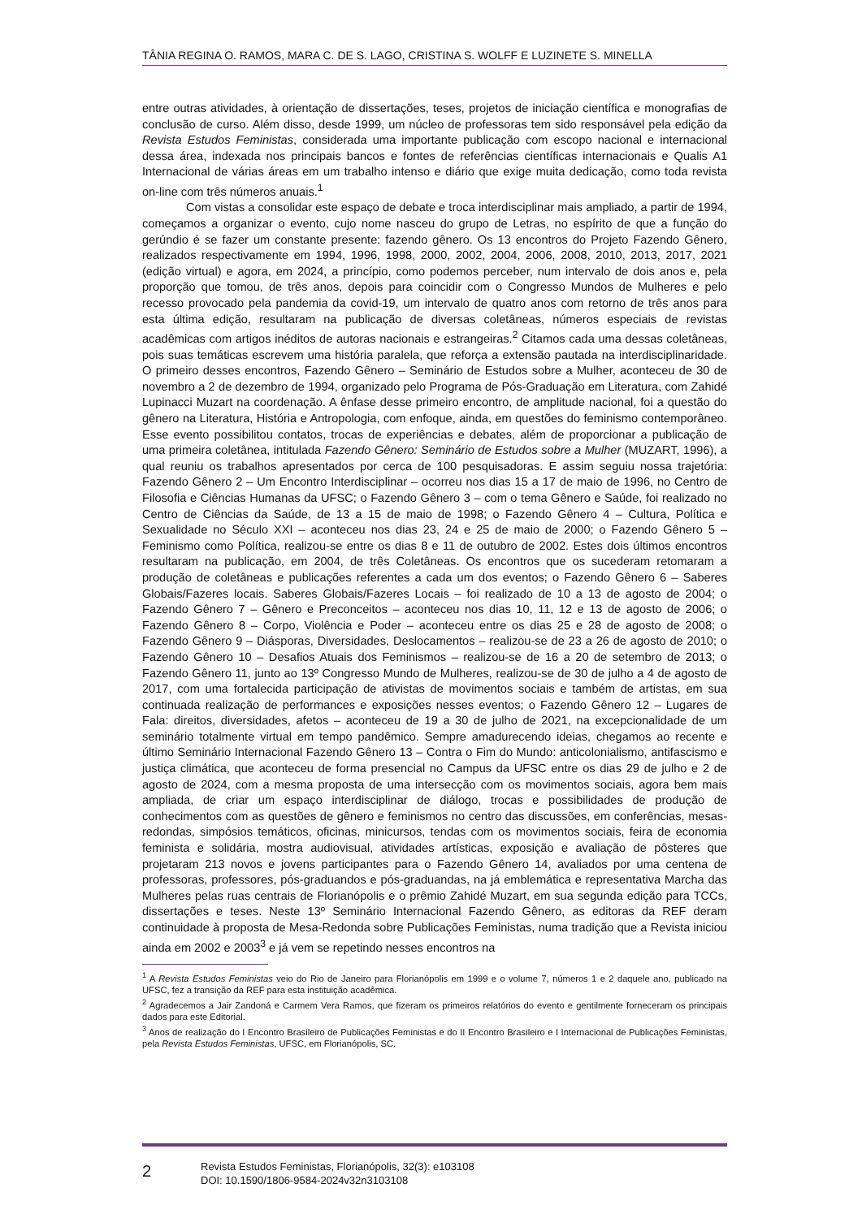TÂNIA REGINA O. RAMOS, MARA C. DE S. LAGO, CRISTINA S. WOLFF E LUZINETE S. MINELLA
entre outras atividades, à orientação de dissertações, teses, projetos de iniciação científica e monografias de conclusão de curso. Além disso, desde 1999, um núcleo de professoras tem sido responsável pela edição da Revista Estudos Feministas, considerada uma importante publicação com escopo nacional e internacional dessa área, indexada nos principais bancos e fontes de referências científicas internacionais e Qualis A1 Internacional de várias áreas em um trabalho intenso e diário que exige muita dedicação, como toda revista on-line com três números anuais.<sup>1</sup>
Com vistas a consolidar este espaço de debate e troca interdisciplinar mais ampliado, a partir de 1994, começamos a organizar o evento, cujo nome nasceu do grupo de Letras, no espírito de que a função do gerúndio é se fazer um constante presente: fazendo gênero. Os 13 encontros do Projeto Fazendo Gênero, realizados respectivamente em 1994, 1996, 1998, 2000, 2002, 2004, 2006, 2008, 2010, 2013, 2017, 2021 (edição virtual) e agora, em 2024, a princípio, como podemos perceber, num intervalo de dois anos e, pela proporção que tomou, de três anos, depois para coincidir com o Congresso Mundos de Mulheres e pelo recesso provocado pela pandemia da covid-19, um intervalo de quatro anos com retorno de três anos para esta última edição, resultaram na publicação de diversas coletâneas, números especiais de revistas acadêmicas com artigos inéditos de autoras nacionais e estrangeiras.<sup>2</sup> Citamos cada uma dessas coletâneas, pois suas temáticas escrevem uma história paralela, que reforça a extensão pautada na interdisciplinaridade. O primeiro desses encontros, Fazendo Gênero – Seminário de Estudos sobre a Mulher, aconteceu de 30 de novembro a 2 de dezembro de 1994, organizado pelo Programa de Pós-Graduação em Literatura, com Zahidé Lupinacci Muzart na coordenação. A ênfase desse primeiro encontro, de amplitude nacional, foi a questão do gênero na Literatura, História e Antropologia, com enfoque, ainda, em questões do feminismo contemporâneo. Esse evento possibilitou contatos, trocas de experiências e debates, além de proporcionar a publicação de uma primeira coletânea, intitulada Fazendo Gênero: Seminário de Estudos sobre a Mulher (MUZART, 1996), a qual reuniu os trabalhos apresentados por cerca de 100 pesquisadoras. E assim seguiu nossa trajetória: Fazendo Gênero 2 – Um Encontro Interdisciplinar – ocorreu nos dias 15 a 17 de maio de 1996, no Centro de Filosofia e Ciências Humanas da UFSC; o Fazendo Gênero 3 – com o tema Gênero e Saúde, foi realizado no Centro de Ciências da Saúde, de 13 a 15 de maio de 1998; o Fazendo Gênero 4 – Cultura, Política e Sexualidade no Século XXI – aconteceu nos dias 23, 24 e 25 de maio de 2000; o Fazendo Gênero 5 – Feminismo como Política, realizou-se entre os dias 8 e 11 de outubro de 2002. Estes dois últimos encontros resultaram na publicação, em 2004, de três Coletâneas. Os encontros que os sucederam retomaram a produção de coletâneas e publicações referentes a cada um dos eventos; o Fazendo Gênero 6 – Saberes Globais/Fazeres locais. Saberes Globais/Fazeres Locais – foi realizado de 10 a 13 de agosto de 2004; o Fazendo Gênero 7 – Gênero e Preconceitos – aconteceu nos dias 10, 11, 12 e 13 de agosto de 2006; o Fazendo Gênero 8 – Corpo, Violência e Poder – aconteceu entre os dias 25 e 28 de agosto de 2008; o Fazendo Gênero 9 – Diásporas, Diversidades, Deslocamentos – realizou-se de 23 a 26 de agosto de 2010; o Fazendo Gênero 10 – Desafios Atuais dos Feminismos – realizou-se de 16 a 20 de setembro de 2013; o Fazendo Gênero 11, junto ao 13º Congresso Mundo de Mulheres, realizou-se de 30 de julho a 4 de agosto de 2017, com uma fortalecida participação de ativistas de movimentos sociais e também de artistas, em sua continuada realização de performances e exposições nesses eventos; o Fazendo Gênero 12 – Lugares de Fala: direitos, diversidades, afetos – aconteceu de 19 a 30 de julho de 2021, na excepcionalidade de um seminário totalmente virtual em tempo pandêmico. Sempre amadurecendo ideias, chegamos ao recente e último Seminário Internacional Fazendo Gênero 13 – Contra o Fim do Mundo: anticolonialismo, antifascismo e justiça climática, que aconteceu de forma presencial no Campus da UFSC entre os dias 29 de julho e 2 de agosto de 2024, com a mesma proposta de uma intersecção com os movimentos sociais, agora bem mais ampliada, de criar um espaço interdisciplinar de diálogo, trocas e possibilidades de produção de conhecimentos com as questões de gênero e feminismos no centro das discussões, em conferências, mesas-redondas, simpósios temáticos, oficinas, minicursos, tendas com os movimentos sociais, feira de economia feminista e solidária, mostra audiovisual, atividades artísticas, exposição e avaliação de pôsteres que projetaram 213 novos e jovens participantes para o Fazendo Gênero 14, avaliados por uma centena de professoras, professores, pós-graduandos e pós-graduandas, na já emblemática e representativa Marcha das Mulheres pelas ruas centrais de Florianópolis e o prêmio Zahidé Muzart, em sua segunda edição para TCCs, dissertações e teses. Neste 13º Seminário Internacional Fazendo Gênero, as editoras da REF deram continuidade à proposta de Mesa-Redonda sobre Publicações Feministas, numa tradição que a Revista iniciou ainda em 2002 e 2003<sup>3</sup> e já vem se repetindo nesses encontros na
<sup>1</sup> A Revista Estudos Feministas veio do Rio de Janeiro para Florianópolis em 1999 e o volume 7, números 1 e 2 daquele ano, publicado na UFSC, fez a transição da REF para esta instituição acadêmica.
<sup>2</sup> Agradecemos a Jair Zandoná e Carmem Vera Ramos, que fizeram os primeiros relatórios do evento e gentilmente forneceram os principais dados para este Editorial.
<sup>3</sup> Anos de realização do I Encontro Brasileiro de Publicações Feministas e do II Encontro Brasileiro e I Internacional de Publicações Feministas, pela Revista Estudos Feministas, UFSC, em Florianópolis, SC.
2
Revista Estudos Feministas, Florianópolis, 32(3): e103108
DOI: 10.1590/1806-9584-2024v32n3103108